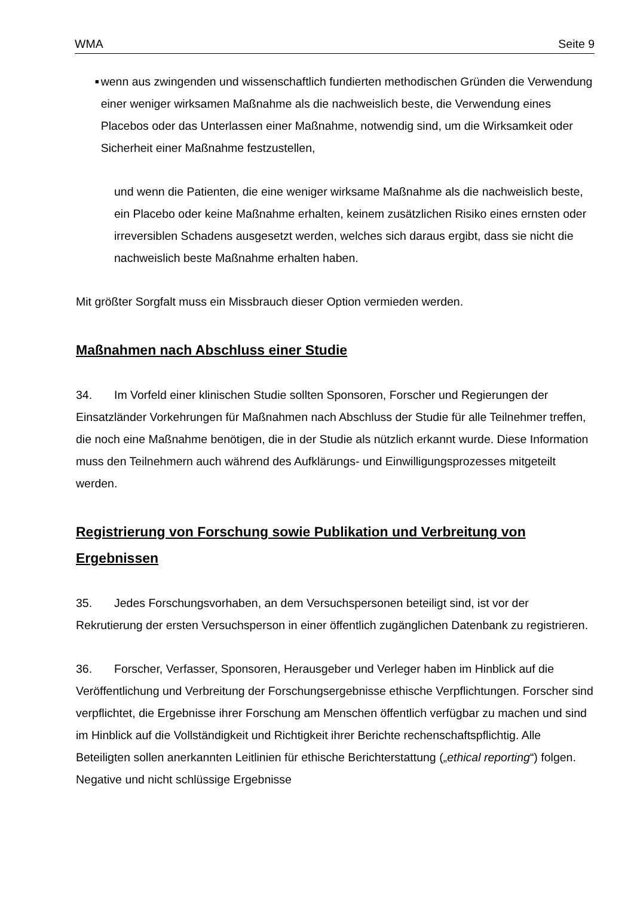WMA Seite 9
■
wenn aus zwingenden und wissenschaftlich fundierten methodischen Gründen die Verwendung einer weniger wirksamen Maßnahme als die nachweislich beste, die Verwendung eines Placebos oder das Unterlassen einer Maßnahme, notwendig sind, um die Wirksamkeit oder Sicherheit einer Maßnahme festzustellen,
und wenn die Patienten, die eine weniger wirksame Maßnahme als die nachweislich beste, ein Placebo oder keine Maßnahme erhalten, keinem zusätzlichen Risiko eines ernsten oder irreversiblen Schadens ausgesetzt werden, welches sich daraus ergibt, dass sie nicht die nachweislich beste Maßnahme erhalten haben.
Mit größter Sorgfalt muss ein Missbrauch dieser Option vermieden werden.
Maßnahmen nach Abschluss einer Studie
34. Im Vorfeld einer klinischen Studie sollten Sponsoren, Forscher und Regierungen der Einsatzländer Vorkehrungen für Maßnahmen nach Abschluss der Studie für alle Teilnehmer treffen, die noch eine Maßnahme benötigen, die in der Studie als nützlich erkannt wurde. Diese Information muss den Teilnehmern auch während des Aufklärungs- und Einwilligungsprozesses mitgeteilt werden.
Registrierung von Forschung sowie Publikation und Verbreitung von Ergebnissen
35. Jedes Forschungsvorhaben, an dem Versuchspersonen beteiligt sind, ist vor der Rekrutierung der ersten Versuchsperson in einer öffentlich zugänglichen Datenbank zu registrieren.
36. Forscher, Verfasser, Sponsoren, Herausgeber und Verleger haben im Hinblick auf die Veröffentlichung und Verbreitung der Forschungsergebnisse ethische Verpflichtungen. Forscher sind verpflichtet, die Ergebnisse ihrer Forschung am Menschen öffentlich verfügbar zu machen und sind im Hinblick auf die Vollständigkeit und Richtigkeit ihrer Berichte rechenschaftspflichtig. Alle Beteiligten sollen anerkannten Leitlinien für ethische Berichterstattung („ethical reporting“) folgen. Negative und nicht schlüssige Ergebnisse